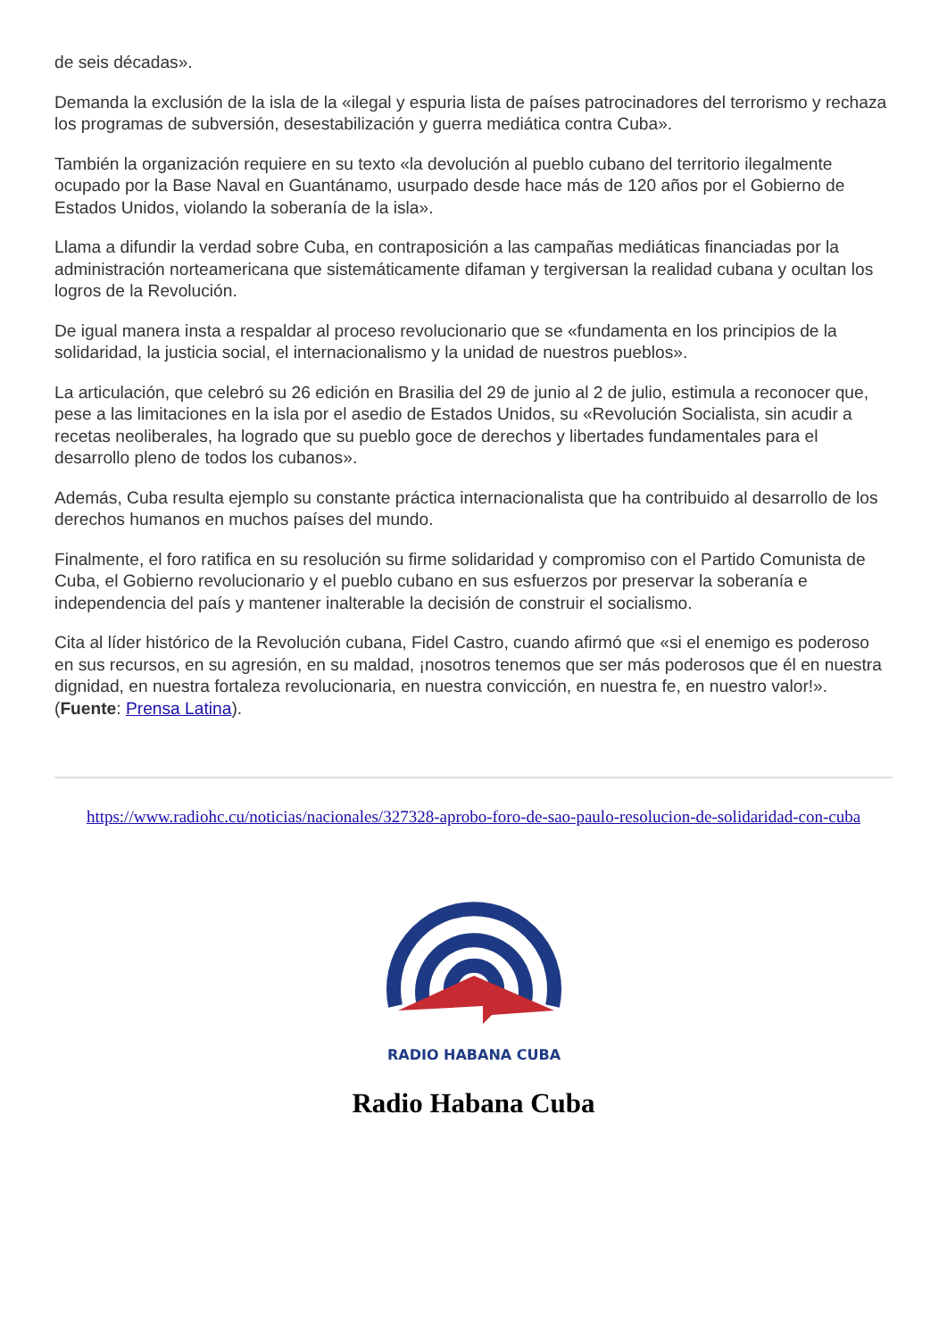de seis décadas».
Demanda la exclusión de la isla de la «ilegal y espuria lista de países patrocinadores del terrorismo y rechaza los programas de subversión, desestabilización y guerra mediática contra Cuba».
También la organización requiere en su texto «la devolución al pueblo cubano del territorio ilegalmente ocupado por la Base Naval en Guantánamo, usurpado desde hace más de 120 años por el Gobierno de Estados Unidos, violando la soberanía de la isla».
Llama a difundir la verdad sobre Cuba, en contraposición a las campañas mediáticas financiadas por la administración norteamericana que sistemáticamente difaman y tergiversan la realidad cubana y ocultan los logros de la Revolución.
De igual manera insta a respaldar al proceso revolucionario que se «fundamenta en los principios de la solidaridad, la justicia social, el internacionalismo y la unidad de nuestros pueblos».
La articulación, que celebró su 26 edición en Brasilia del 29 de junio al 2 de julio, estimula a reconocer que, pese a las limitaciones en la isla por el asedio de Estados Unidos, su «Revolución Socialista, sin acudir a recetas neoliberales, ha logrado que su pueblo goce de derechos y libertades fundamentales para el desarrollo pleno de todos los cubanos».
Además, Cuba resulta ejemplo su constante práctica internacionalista que ha contribuido al desarrollo de los derechos humanos en muchos países del mundo.
Finalmente, el foro ratifica en su resolución su firme solidaridad y compromiso con el Partido Comunista de Cuba, el Gobierno revolucionario y el pueblo cubano en sus esfuerzos por preservar la soberanía e independencia del país y mantener inalterable la decisión de construir el socialismo.
Cita al líder histórico de la Revolución cubana, Fidel Castro, cuando afirmó que «si el enemigo es poderoso en sus recursos, en su agresión, en su maldad, ¡nosotros tenemos que ser más poderosos que él en nuestra dignidad, en nuestra fortaleza revolucionaria, en nuestra convicción, en nuestra fe, en nuestro valor!». (Fuente: Prensa Latina).
https://www.radiohc.cu/noticias/nacionales/327328-aprobo-foro-de-sao-paulo-resolucion-de-solidaridad-con-cuba
RADIO HABANA CUBA
Radio Habana Cuba